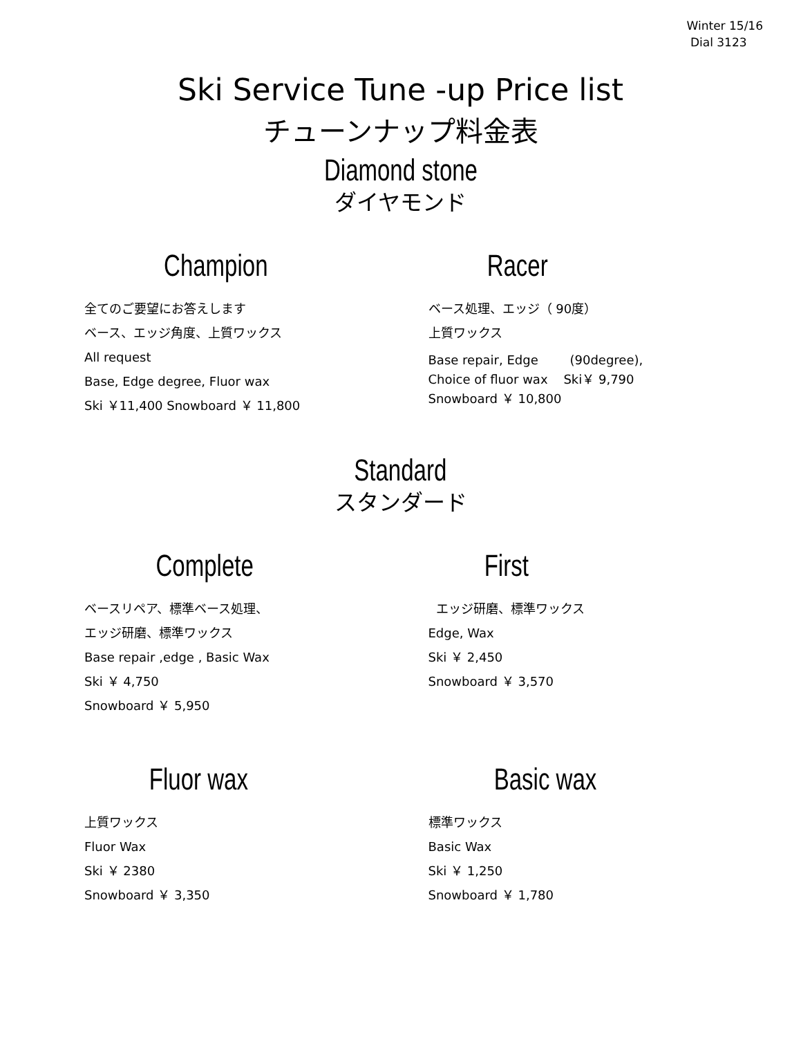Winter 15/16
Dial 3123
Ski Service Tune -up Price list
チューンナップ料金表
Diamond stone
ダイヤモンド
Champion
全てのご要望にお答えします
ベース、エッジ角度、上質ワックス
All request
Base, Edge degree, Fluor wax
Ski ￥11,400 Snowboard ￥ 11,800
Racer
ベース処理、エッジ（ 90度）
上質ワックス
Base repair, Edge (90degree),
Choice of fluor wax Ski￥ 9,790
Snowboard ￥ 10,800
Standard
スタンダード
Complete
ベースリペア、標準ベース処理、
エッジ研磨、標準ワックス
Base repair ,edge , Basic Wax
Ski ￥ 4,750
Snowboard ￥ 5,950
First
エッジ研磨、標準ワックス
Edge, Wax
Ski ￥ 2,450
Snowboard ￥ 3,570
Fluor wax
上質ワックス
Fluor Wax
Ski ￥ 2380
Snowboard ￥ 3,350
Basic wax
標準ワックス
Basic Wax
Ski ￥ 1,250
Snowboard ￥ 1,780